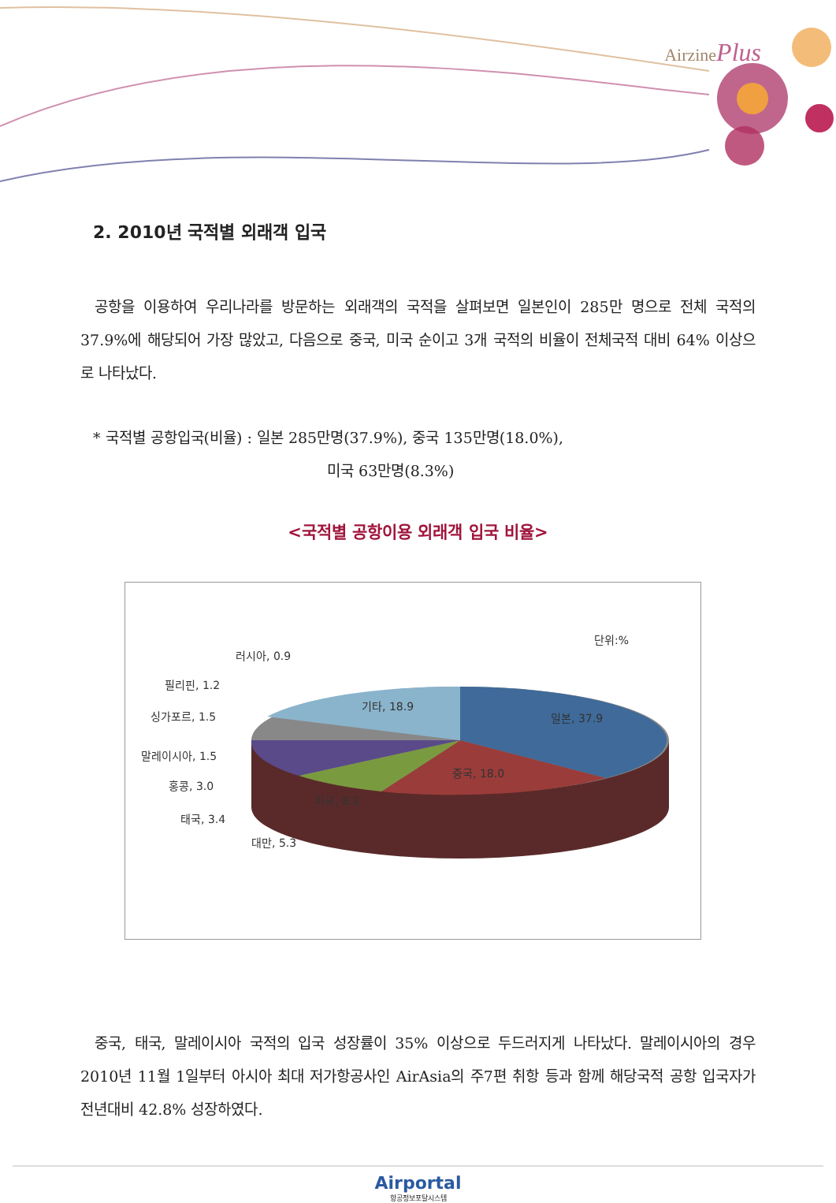AirzinePlus
2. 2010년 국적별 외래객 입국
공항을 이용하여 우리나라를 방문하는 외래객의 국적을 살펴보면 일본인이 285만 명으로 전체 국적의 37.9%에 해당되어 가장 많았고, 다음으로 중국, 미국 순이고 3개 국적의 비율이 전체국적 대비 64% 이상으로 나타났다.
* 국적별 공항입국(비율) : 일본 285만명(37.9%), 중국 135만명(18.0%),
미국 63만명(8.3%)
<국적별 공항이용 외래객 입국 비율>
단위:%
러시아, 0.9
필리핀, 1.2
싱가포르, 1.5
말레이시아, 1.5
홍콩, 3.0
태국, 3.4
대만, 5.3
미국, 8.3
중국, 18.0
일본, 37.9
기타, 18.9
중국, 태국, 말레이시아 국적의 입국 성장률이 35% 이상으로 두드러지게 나타났다. 말레이시아의 경우 2010년 11월 1일부터 아시아 최대 저가항공사인 AirAsia의 주7편 취항 등과 함께 해당국적 공항 입국자가 전년대비 42.8% 성장하였다.
Airportal
항공정보포탈시스템